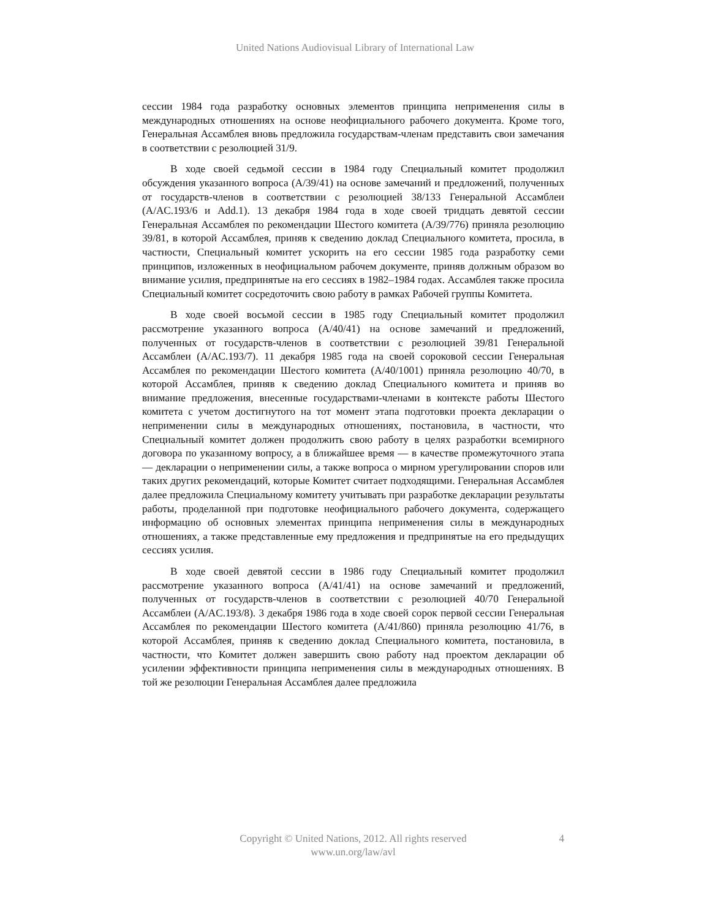United Nations Audiovisual Library of International Law
сессии 1984 года разработку основных элементов принципа неприменения силы в международных отношениях на основе неофициального рабочего документа. Кроме того, Генеральная Ассамблея вновь предложила государствам-членам представить свои замечания в соответствии с резолюцией 31/9.
В ходе своей седьмой сессии в 1984 году Специальный комитет продолжил обсуждения указанного вопроса (A/39/41) на основе замечаний и предложений, полученных от государств-членов в соответствии с резолюцией 38/133 Генеральной Ассамблеи (A/AC.193/6 и Add.1). 13 декабря 1984 года в ходе своей тридцать девятой сессии Генеральная Ассамблея по рекомендации Шестого комитета (A/39/776) приняла резолюцию 39/81, в которой Ассамблея, приняв к сведению доклад Специального комитета, просила, в частности, Специальный комитет ускорить на его сессии 1985 года разработку семи принципов, изложенных в неофициальном рабочем документе, приняв должным образом во внимание усилия, предпринятые на его сессиях в 1982–1984 годах. Ассамблея также просила Специальный комитет сосредоточить свою работу в рамках Рабочей группы Комитета.
В ходе своей восьмой сессии в 1985 году Специальный комитет продолжил рассмотрение указанного вопроса (A/40/41) на основе замечаний и предложений, полученных от государств-членов в соответствии с резолюцией 39/81 Генеральной Ассамблеи (A/AC.193/7). 11 декабря 1985 года на своей сороковой сессии Генеральная Ассамблея по рекомендации Шестого комитета (A/40/1001) приняла резолюцию 40/70, в которой Ассамблея, приняв к сведению доклад Специального комитета и приняв во внимание предложения, внесенные государствами-членами в контексте работы Шестого комитета с учетом достигнутого на тот момент этапа подготовки проекта декларации о неприменении силы в международных отношениях, постановила, в частности, что Специальный комитет должен продолжить свою работу в целях разработки всемирного договора по указанному вопросу, а в ближайшее время — в качестве промежуточного этапа — декларации о неприменении силы, а также вопроса о мирном урегулировании споров или таких других рекомендаций, которые Комитет считает подходящими. Генеральная Ассамблея далее предложила Специальному комитету учитывать при разработке декларации результаты работы, проделанной при подготовке неофициального рабочего документа, содержащего информацию об основных элементах принципа неприменения силы в международных отношениях, а также представленные ему предложения и предпринятые на его предыдущих сессиях усилия.
В ходе своей девятой сессии в 1986 году Специальный комитет продолжил рассмотрение указанного вопроса (A/41/41) на основе замечаний и предложений, полученных от государств-членов в соответствии с резолюцией 40/70 Генеральной Ассамблеи (A/AC.193/8). 3 декабря 1986 года в ходе своей сорок первой сессии Генеральная Ассамблея по рекомендации Шестого комитета (A/41/860) приняла резолюцию 41/76, в которой Ассамблея, приняв к сведению доклад Специального комитета, постановила, в частности, что Комитет должен завершить свою работу над проектом декларации об усилении эффективности принципа неприменения силы в международных отношениях. В той же резолюции Генеральная Ассамблея далее предложила
Copyright © United Nations, 2012. All rights reserved
www.un.org/law/avl
4